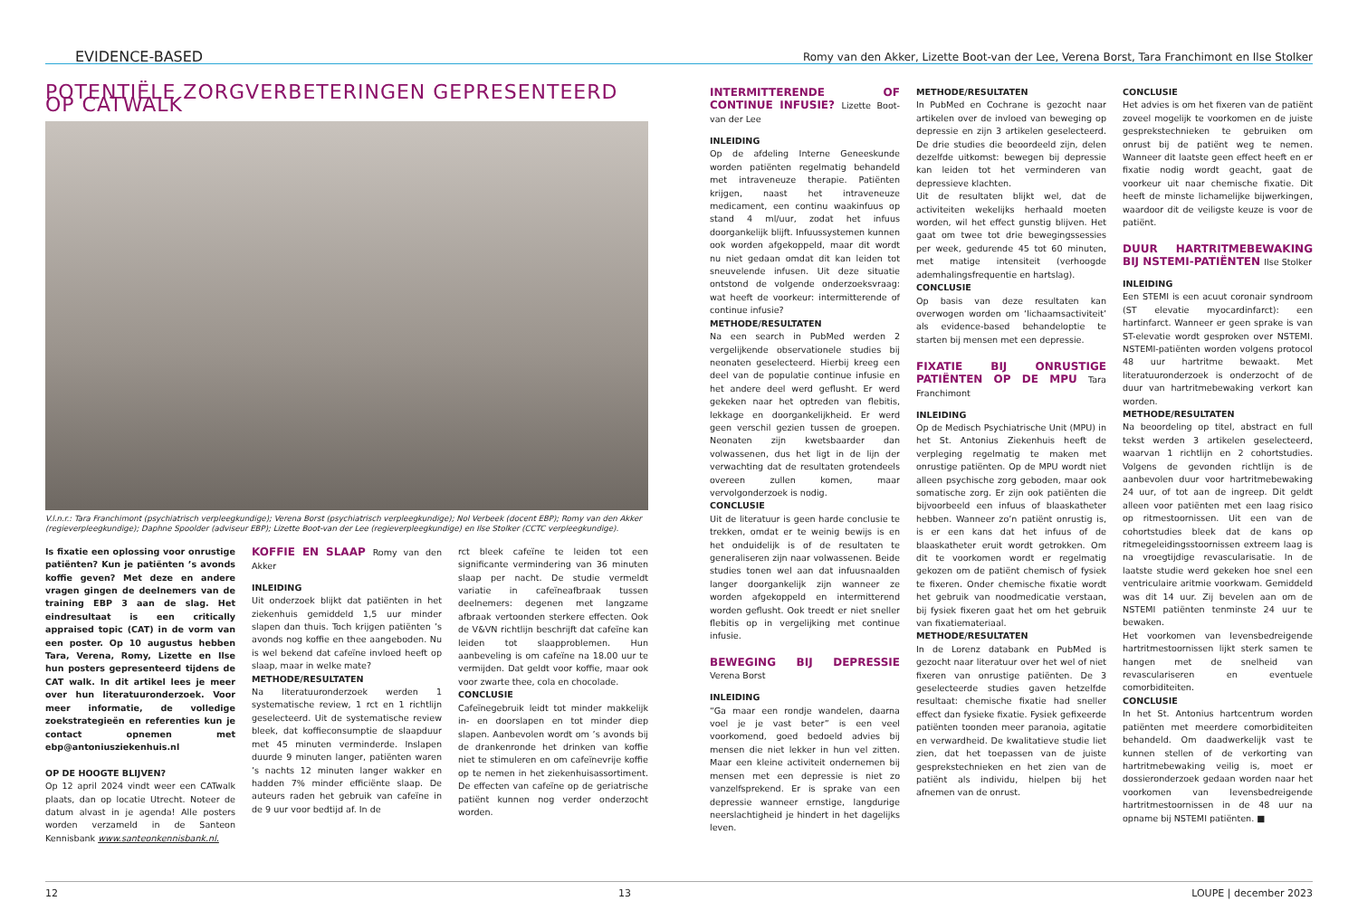EVIDENCE-BASED
Romy van den Akker, Lizette Boot-van der Lee, Verena Borst, Tara Franchimont en Ilse Stolker
POTENTIËLE ZORGVERBETERINGEN GEPRESENTEERD OP CATWALK
V.l.n.r.: Tara Franchimont (psychiatrisch verpleegkundige); Verena Borst (psychiatrisch verpleegkundige); Nol Verbeek (docent EBP); Romy van den Akker (regieverpleegkundige); Daphne Spoolder (adviseur EBP); Lizette Boot-van der Lee (regieverpleegkundige) en Ilse Stolker (CCTC verpleegkundige).
Is fixatie een oplossing voor onrustige patiënten? Kun je patiënten ’s avonds koffie geven? Met deze en andere vragen gingen de deelnemers van de training EBP 3 aan de slag. Het eindresultaat is een critically appraised topic (CAT) in de vorm van een poster. Op 10 augustus hebben Tara, Verena, Romy, Lizette en Ilse hun posters gepresenteerd tijdens de CAT walk. In dit artikel lees je meer over hun literatuuronderzoek. Voor meer informatie, de volledige zoekstrategieën en referenties kun je contact opnemen met ebp@antoniusziekenhuis.nl
OP DE HOOGTE BLIJVEN?
Op 12 april 2024 vindt weer een CATwalk plaats, dan op locatie Utrecht. Noteer de datum alvast in je agenda! Alle posters worden verzameld in de Santeon Kennisbank www.santeonkennisbank.nl.
KOFFIE EN SLAAP Romy van den Akker
INLEIDING
Uit onderzoek blijkt dat patiënten in het ziekenhuis gemiddeld 1,5 uur minder slapen dan thuis. Toch krijgen patiënten ’s avonds nog koffie en thee aangeboden. Nu is wel bekend dat cafeïne invloed heeft op slaap, maar in welke mate?
METHODE/RESULTATEN
Na literatuuronderzoek werden 1 systematische review, 1 rct en 1 richtlijn geselecteerd. Uit de systematische review bleek, dat koffieconsumptie de slaapduur met 45 minuten verminderde. Inslapen duurde 9 minuten langer, patiënten waren ’s nachts 12 minuten langer wakker en hadden 7% minder efficiënte slaap. De auteurs raden het gebruik van cafeïne in de 9 uur voor bedtijd af. In de
rct bleek cafeïne te leiden tot een significante vermindering van 36 minuten slaap per nacht. De studie vermeldt variatie in cafeïneafbraak tussen deelnemers: degenen met langzame afbraak vertoonden sterkere effecten. Ook de V&VN richtlijn beschrijft dat cafeïne kan leiden tot slaapproblemen. Hun aanbeveling is om cafeïne na 18.00 uur te vermijden. Dat geldt voor koffie, maar ook voor zwarte thee, cola en chocolade.
CONCLUSIE
Cafeïnegebruik leidt tot minder makkelijk in- en doorslapen en tot minder diep slapen. Aanbevolen wordt om ’s avonds bij de drankenronde het drinken van koffie niet te stimuleren en om cafeïnevrije koffie op te nemen in het ziekenhuisassortiment. De effecten van cafeïne op de geriatrische patiënt kunnen nog verder onderzocht worden.
INTERMITTERENDE OF CONTINUE INFUSIE? Lizette Boot-van der Lee
INLEIDING
Op de afdeling Interne Geneeskunde worden patiënten regelmatig behandeld met intraveneuze therapie. Patiënten krijgen, naast het intraveneuze medicament, een continu waakinfuus op stand 4 ml/uur, zodat het infuus doorgankelijk blijft. Infuussystemen kunnen ook worden afgekoppeld, maar dit wordt nu niet gedaan omdat dit kan leiden tot sneuvelende infusen. Uit deze situatie ontstond de volgende onderzoeksvraag: wat heeft de voorkeur: intermitterende of continue infusie?
METHODE/RESULTATEN
Na een search in PubMed werden 2 vergelijkende observationele studies bij neonaten geselecteerd. Hierbij kreeg een deel van de populatie continue infusie en het andere deel werd geflusht. Er werd gekeken naar het optreden van flebitis, lekkage en doorgankelijkheid. Er werd geen verschil gezien tussen de groepen. Neonaten zijn kwetsbaarder dan volwassenen, dus het ligt in de lijn der verwachting dat de resultaten grotendeels overeen zullen komen, maar vervolgonderzoek is nodig.
CONCLUSIE
Uit de literatuur is geen harde conclusie te trekken, omdat er te weinig bewijs is en het onduidelijk is of de resultaten te generaliseren zijn naar volwassenen. Beide studies tonen wel aan dat infuusnaalden langer doorgankelijk zijn wanneer ze worden afgekoppeld en intermitterend worden geflusht. Ook treedt er niet sneller flebitis op in vergelijking met continue infusie.
BEWEGING BIJ DEPRESSIE Verena Borst
INLEIDING
“Ga maar een rondje wandelen, daarna voel je je vast beter” is een veel voorkomend, goed bedoeld advies bij mensen die niet lekker in hun vel zitten. Maar een kleine activiteit ondernemen bij mensen met een depressie is niet zo vanzelfsprekend. Er is sprake van een depressie wanneer ernstige, langdurige neerslachtigheid je hindert in het dagelijks leven.
METHODE/RESULTATEN
In PubMed en Cochrane is gezocht naar artikelen over de invloed van beweging op depressie en zijn 3 artikelen geselecteerd. De drie studies die beoordeeld zijn, delen dezelfde uitkomst: bewegen bij depressie kan leiden tot het verminderen van depressieve klachten.
Uit de resultaten blijkt wel, dat de activiteiten wekelijks herhaald moeten worden, wil het effect gunstig blijven. Het gaat om twee tot drie bewegingssessies per week, gedurende 45 tot 60 minuten, met matige intensiteit (verhoogde ademhalingsfrequentie en hartslag).
CONCLUSIE
Op basis van deze resultaten kan overwogen worden om ‘lichaamsactiviteit’ als evidence-based behandeloptie te starten bij mensen met een depressie.
FIXATIE BIJ ONRUSTIGE PATIËNTEN OP DE MPU Tara Franchimont
INLEIDING
Op de Medisch Psychiatrische Unit (MPU) in het St. Antonius Ziekenhuis heeft de verpleging regelmatig te maken met onrustige patiënten. Op de MPU wordt niet alleen psychische zorg geboden, maar ook somatische zorg. Er zijn ook patiënten die bijvoorbeeld een infuus of blaaskatheter hebben. Wanneer zo’n patiënt onrustig is, is er een kans dat het infuus of de blaaskatheter eruit wordt getrokken. Om dit te voorkomen wordt er regelmatig gekozen om de patiënt chemisch of fysiek te fixeren. Onder chemische fixatie wordt het gebruik van noodmedicatie verstaan, bij fysiek fixeren gaat het om het gebruik van fixatiemateriaal.
METHODE/RESULTATEN
In de Lorenz databank en PubMed is gezocht naar literatuur over het wel of niet fixeren van onrustige patiënten. De 3 geselecteerde studies gaven hetzelfde resultaat: chemische fixatie had sneller effect dan fysieke fixatie. Fysiek gefixeerde patiënten toonden meer paranoia, agitatie en verwardheid. De kwalitatieve studie liet zien, dat het toepassen van de juiste gesprekstechnieken en het zien van de patiënt als individu, hielpen bij het afnemen van de onrust.
CONCLUSIE
Het advies is om het fixeren van de patiënt zoveel mogelijk te voorkomen en de juiste gesprekstechnieken te gebruiken om onrust bij de patiënt weg te nemen. Wanneer dit laatste geen effect heeft en er fixatie nodig wordt geacht, gaat de voorkeur uit naar chemische fixatie. Dit heeft de minste lichamelijke bijwerkingen, waardoor dit de veiligste keuze is voor de patiënt.
DUUR HARTRITMEBEWAKING BIJ NSTEMI-PATIËNTEN Ilse Stolker
INLEIDING
Een STEMI is een acuut coronair syndroom (ST elevatie myocardinfarct): een hartinfarct. Wanneer er geen sprake is van ST-elevatie wordt gesproken over NSTEMI. NSTEMI-patiënten worden volgens protocol 48 uur hartritme bewaakt. Met literatuuronderzoek is onderzocht of de duur van hartritmebewaking verkort kan worden.
METHODE/RESULTATEN
Na beoordeling op titel, abstract en full tekst werden 3 artikelen geselecteerd, waarvan 1 richtlijn en 2 cohortstudies. Volgens de gevonden richtlijn is de aanbevolen duur voor hartritmebewaking 24 uur, of tot aan de ingreep. Dit geldt alleen voor patiënten met een laag risico op ritmestoornissen. Uit een van de cohortstudies bleek dat de kans op ritmegeleidingsstoornissen extreem laag is na vroegtijdige revascularisatie. In de laatste studie werd gekeken hoe snel een ventriculaire aritmie voorkwam. Gemiddeld was dit 14 uur. Zij bevelen aan om de NSTEMI patiënten tenminste 24 uur te bewaken.
Het voorkomen van levensbedreigende hartritmestoornissen lijkt sterk samen te hangen met de snelheid van revasculariseren en eventuele comorbiditeiten.
CONCLUSIE
In het St. Antonius hartcentrum worden patiënten met meerdere comorbiditeiten behandeld. Om daadwerkelijk vast te kunnen stellen of de verkorting van hartritmebewaking veilig is, moet er dossieronderzoek gedaan worden naar het voorkomen van levensbedreigende hartritmestoornissen in de 48 uur na opname bij NSTEMI patiënten. ■
12 13 LOUPE | december 2023